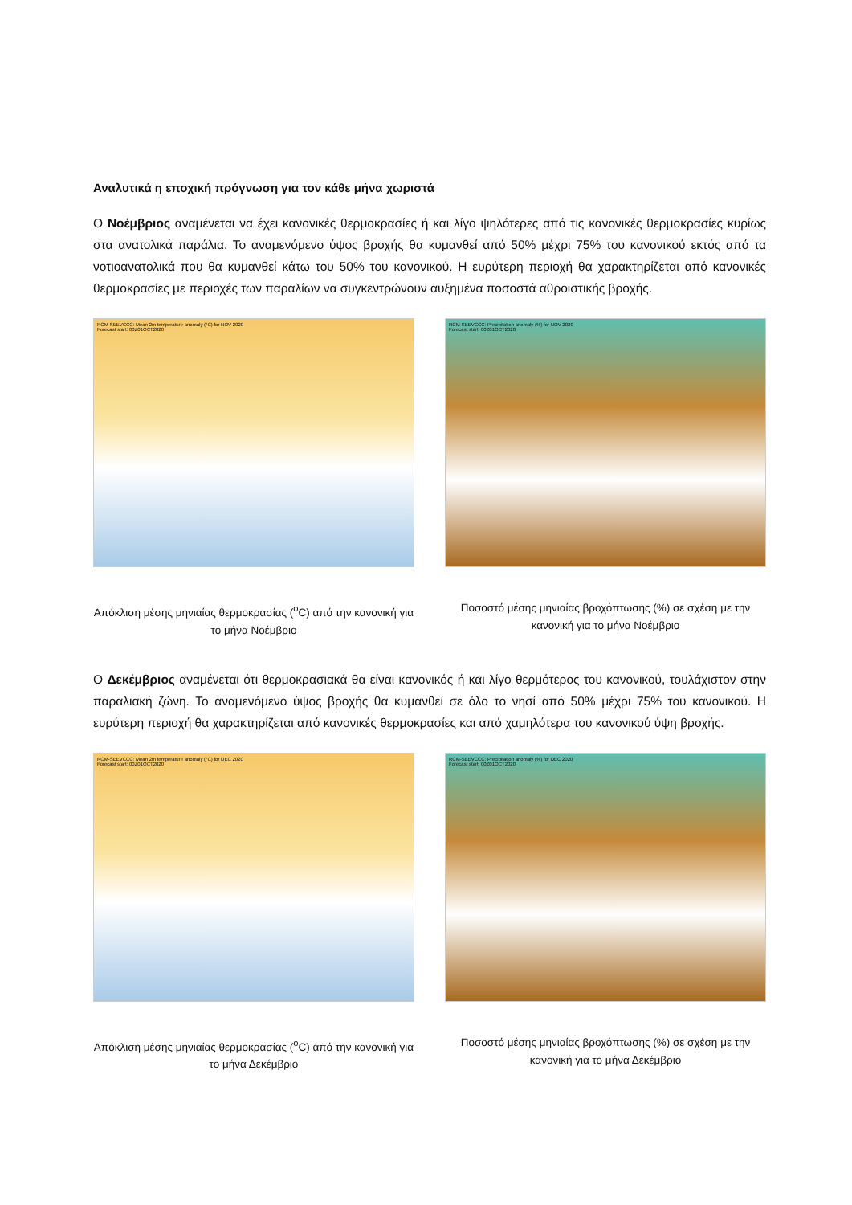Αναλυτικά η εποχική πρόγνωση για τον κάθε μήνα χωριστά
Ο Νοέμβριος αναμένεται να έχει κανονικές θερμοκρασίες ή και λίγο ψηλότερες από τις κανονικές θερμοκρασίες κυρίως στα ανατολικά παράλια. Το αναμενόμενο ύψος βροχής θα κυμανθεί από 50% μέχρι 75% του κανονικού εκτός από τα νοτιοανατολικά που θα κυμανθεί κάτω του 50% του κανονικού. Η ευρύτερη περιοχή θα χαρακτηρίζεται από κανονικές θερμοκρασίες με περιοχές των παραλίων να συγκεντρώνουν αυξημένα ποσοστά αθροιστικής βροχής.
RCM-SEEVCCC: Mean 2m temperature anomaly (°C) for NOV 2020
Forecast start: 00Z01OCT2020
Απόκλιση μέσης μηνιαίας θερμοκρασίας (<sup>o</sup>C) από την κανονική για το μήνα Νοέμβριο
RCM-SEEVCCC: Precipitation anomaly (%) for NOV 2020
Forecast start: 00Z01OCT2020
Ποσοστό μέσης μηνιαίας βροχόπτωσης (%) σε σχέση με την κανονική για το μήνα Νοέμβριο
Ο Δεκέμβριος αναμένεται ότι θερμοκρασιακά θα είναι κανονικός ή και λίγο θερμότερος του κανονικού, τουλάχιστον στην παραλιακή ζώνη. Το αναμενόμενο ύψος βροχής θα κυμανθεί σε όλο το νησί από 50% μέχρι 75% του κανονικού. Η ευρύτερη περιοχή θα χαρακτηρίζεται από κανονικές θερμοκρασίες και από χαμηλότερα του κανονικού ύψη βροχής.
RCM-SEEVCCC: Mean 2m temperature anomaly (°C) for DEC 2020
Forecast start: 00Z01OCT2020
Απόκλιση μέσης μηνιαίας θερμοκρασίας (<sup>o</sup>C) από την κανονική για το μήνα Δεκέμβριο
RCM-SEEVCCC: Precipitation anomaly (%) for DEC 2020
Forecast start: 00Z01OCT2020
Ποσοστό μέσης μηνιαίας βροχόπτωσης (%) σε σχέση με την κανονική για το μήνα Δεκέμβριο